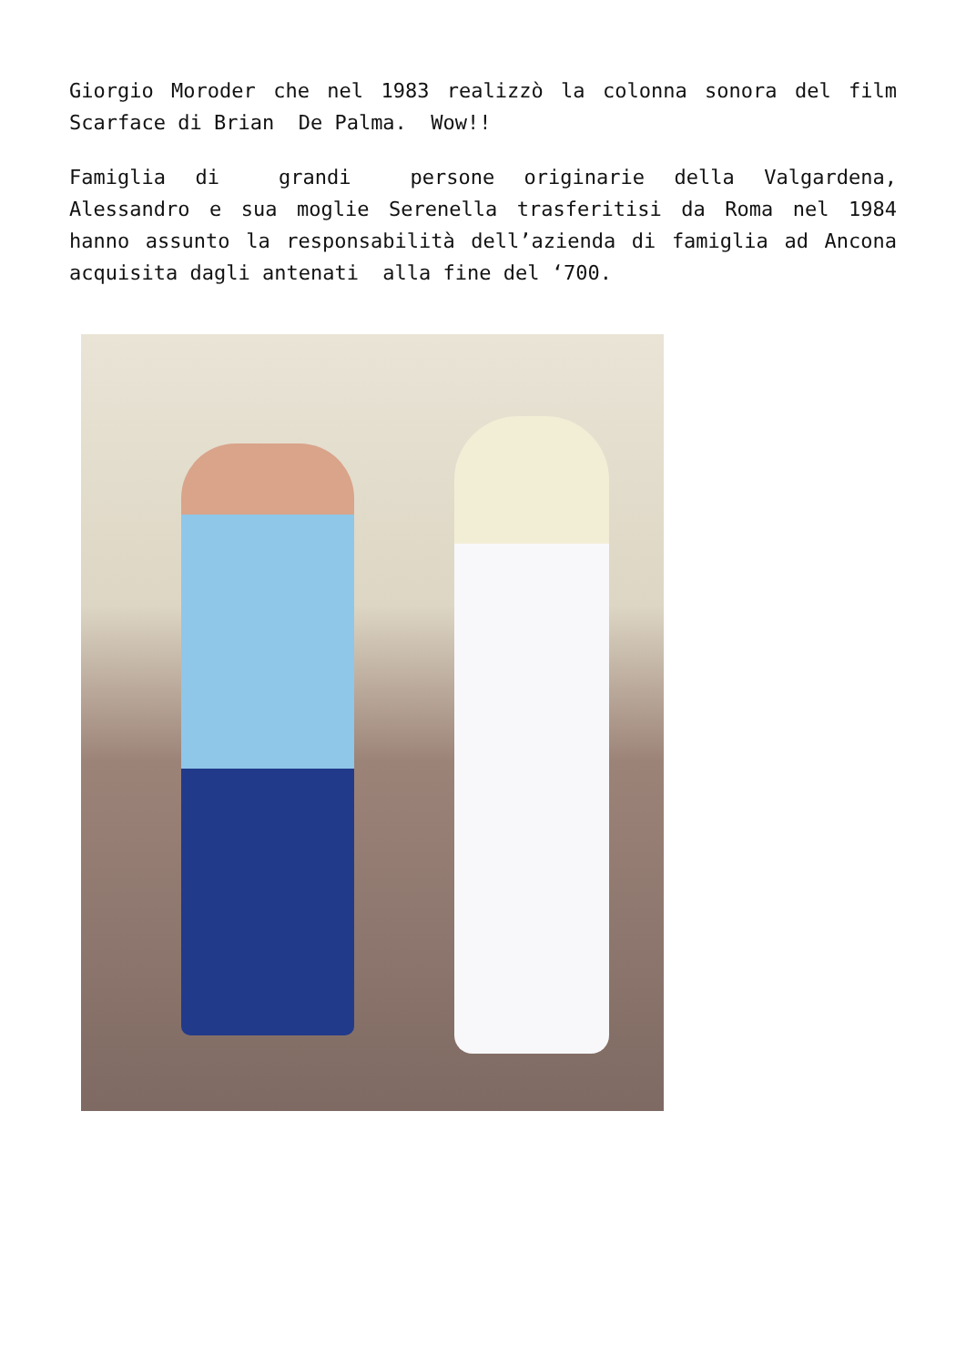Giorgio Moroder che nel 1983 realizzò la colonna sonora del film Scarface di Brian De Palma. Wow!!
Famiglia di grandi persone originarie della Valgardena, Alessandro e sua moglie Serenella trasferitisi da Roma nel 1984 hanno assunto la responsabilità dell’azienda di famiglia ad Ancona acquisita dagli antenati alla fine del ‘700.